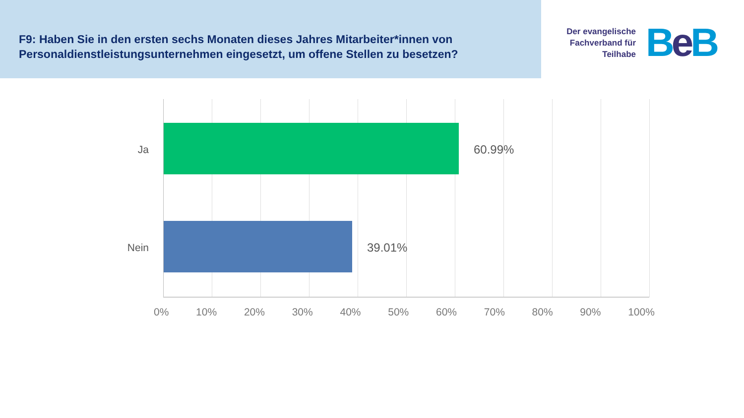F9: Haben Sie in den ersten sechs Monaten dieses Jahres Mitarbeiter*innen von Personaldienstleistungsunternehmen eingesetzt, um offene Stellen zu besetzen?
Der evangelische Fachverband für Teilhabe
Be B
Ja 60.99%
Nein 39.01%
0% 10% 20% 30% 40% 50% 60% 70% 80% 90% 100%